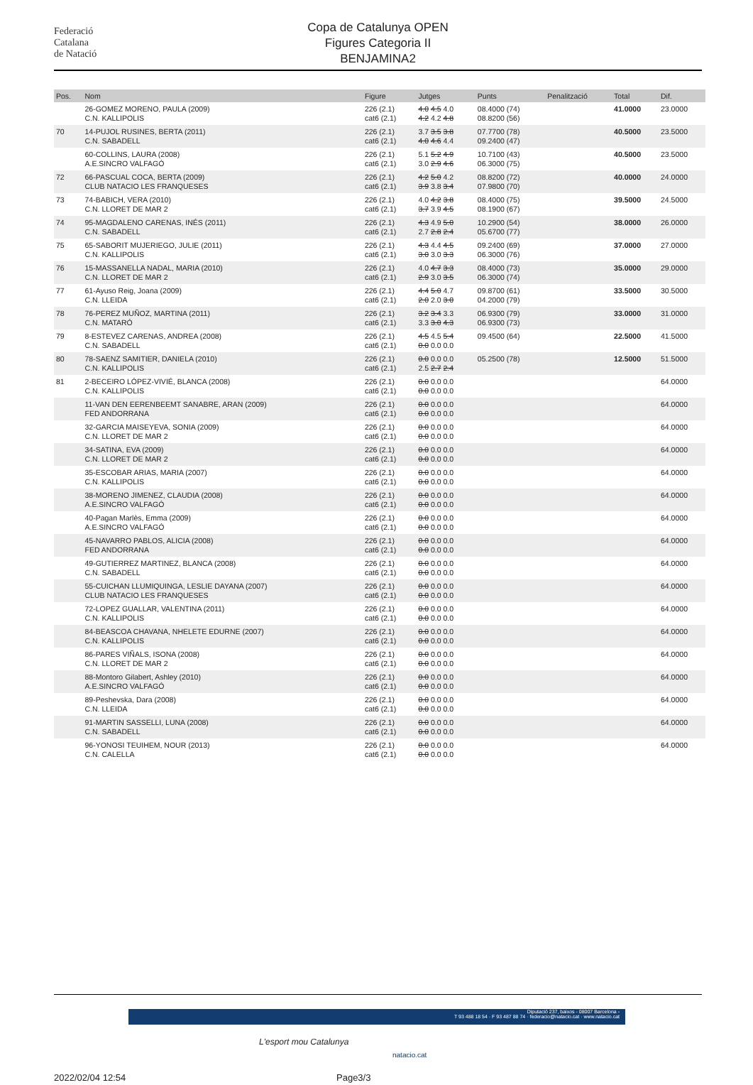Federació
Catalana
de Natació
Copa de Catalunya OPEN
Figures Categoria II
BENJAMINA2
| Pos. | Nom | Figure | Jutges | Punts | Penalització | Total | Dif. |
| --- | --- | --- | --- | --- | --- | --- | --- |
| | 26-GOMEZ MORENO, PAULA (2009) C.N. KALLIPOLIS | 226 (2.1) cat6 (2.1) | 4.0 4.5 4.0 4.2 4.2 4.8 | 08.4000 (74) 08.8200 (56) | | 41.0000 | 23.0000 |
| 70 | 14-PUJOL RUSINES, BERTA (2011) C.N. SABADELL | 226 (2.1) cat6 (2.1) | 3.7 3.5 3.8 4.0 4.6 4.4 | 07.7700 (78) 09.2400 (47) | | 40.5000 | 23.5000 |
| | 60-COLLINS, LAURA (2008) A.E.SINCRO VALFAGÓ | 226 (2.1) cat6 (2.1) | 5.1 5.2 4.9 3.0 2.9 4.6 | 10.7100 (43) 06.3000 (75) | | 40.5000 | 23.5000 |
| 72 | 66-PASCUAL COCA, BERTA (2009) CLUB NATACIO LES FRANQUESES | 226 (2.1) cat6 (2.1) | 4.2 5.0 4.2 3.9 3.8 3.4 | 08.8200 (72) 07.9800 (70) | | 40.0000 | 24.0000 |
| 73 | 74-BABICH, VERA (2010) C.N. LLORET DE MAR 2 | 226 (2.1) cat6 (2.1) | 4.0 4.2 3.8 3.7 3.9 4.5 | 08.4000 (75) 08.1900 (67) | | 39.5000 | 24.5000 |
| 74 | 95-MAGDALENO CARENAS, INÉS (2011) C.N. SABADELL | 226 (2.1) cat6 (2.1) | 4.3 4.9 5.0 2.7 2.8 2.4 | 10.2900 (54) 05.6700 (77) | | 38.0000 | 26.0000 |
| 75 | 65-SABORIT MUJERIEGO, JULIE (2011) C.N. KALLIPOLIS | 226 (2.1) cat6 (2.1) | 4.3 4.4 4.5 3.0 3.0 3.3 | 09.2400 (69) 06.3000 (76) | | 37.0000 | 27.0000 |
| 76 | 15-MASSANELLA NADAL, MARIA (2010) C.N. LLORET DE MAR 2 | 226 (2.1) cat6 (2.1) | 4.0 4.7 3.3 2.9 3.0 3.5 | 08.4000 (73) 06.3000 (74) | | 35.0000 | 29.0000 |
| 77 | 61-Ayuso Reig, Joana (2009) C.N. LLEIDA | 226 (2.1) cat6 (2.1) | 4.4 5.0 4.7 2.0 2.0 3.0 | 09.8700 (61) 04.2000 (79) | | 33.5000 | 30.5000 |
| 78 | 76-PEREZ MUÑOZ, MARTINA (2011) C.N. MATARÓ | 226 (2.1) cat6 (2.1) | 3.2 3.4 3.3 3.3 3.0 4.3 | 06.9300 (79) 06.9300 (73) | | 33.0000 | 31.0000 |
| 79 | 8-ESTEVEZ CARENAS, ANDREA (2008) C.N. SABADELL | 226 (2.1) cat6 (2.1) | 4.5 4.5 5.4 0.0 0.0 0.0 | 09.4500 (64) | | 22.5000 | 41.5000 |
| 80 | 78-SAENZ SAMITIER, DANIELA (2010) C.N. KALLIPOLIS | 226 (2.1) cat6 (2.1) | 0.0 0.0 0.0 2.5 2.7 2.4 | 05.2500 (78) | | 12.5000 | 51.5000 |
| 81 | 2-BECEIRO LÓPEZ-VIVIÉ, BLANCA (2008) C.N. KALLIPOLIS | 226 (2.1) cat6 (2.1) | 0.0 0.0 0.0 0.0 0.0 0.0 | | | | 64.0000 |
| | 11-VAN DEN EERENBEEMT SANABRE, ARAN (2009) FED ANDORRANA | 226 (2.1) cat6 (2.1) | 0.0 0.0 0.0 0.0 0.0 0.0 | | | | 64.0000 |
| | 32-GARCIA MAISEYEVA, SONIA (2009) C.N. LLORET DE MAR 2 | 226 (2.1) cat6 (2.1) | 0.0 0.0 0.0 0.0 0.0 0.0 | | | | 64.0000 |
| | 34-SATINA, EVA (2009) C.N. LLORET DE MAR 2 | 226 (2.1) cat6 (2.1) | 0.0 0.0 0.0 0.0 0.0 0.0 | | | | 64.0000 |
| | 35-ESCOBAR ARIAS, MARIA (2007) C.N. KALLIPOLIS | 226 (2.1) cat6 (2.1) | 0.0 0.0 0.0 0.0 0.0 0.0 | | | | 64.0000 |
| | 38-MORENO JIMENEZ, CLAUDIA (2008) A.E.SINCRO VALFAGÓ | 226 (2.1) cat6 (2.1) | 0.0 0.0 0.0 0.0 0.0 0.0 | | | | 64.0000 |
| | 40-Pagan Marlès, Emma (2009) A.E.SINCRO VALFAGÓ | 226 (2.1) cat6 (2.1) | 0.0 0.0 0.0 0.0 0.0 0.0 | | | | 64.0000 |
| | 45-NAVARRO PABLOS, ALICIA (2008) FED ANDORRANA | 226 (2.1) cat6 (2.1) | 0.0 0.0 0.0 0.0 0.0 0.0 | | | | 64.0000 |
| | 49-GUTIERREZ MARTINEZ, BLANCA (2008) C.N. SABADELL | 226 (2.1) cat6 (2.1) | 0.0 0.0 0.0 0.0 0.0 0.0 | | | | 64.0000 |
| | 55-CUICHAN LLUMIQUINGA, LESLIE DAYANA (2007) CLUB NATACIO LES FRANQUESES | 226 (2.1) cat6 (2.1) | 0.0 0.0 0.0 0.0 0.0 0.0 | | | | 64.0000 |
| | 72-LOPEZ GUALLAR, VALENTINA (2011) C.N. KALLIPOLIS | 226 (2.1) cat6 (2.1) | 0.0 0.0 0.0 0.0 0.0 0.0 | | | | 64.0000 |
| | 84-BEASCOA CHAVANA, NHELETE EDURNE (2007) C.N. KALLIPOLIS | 226 (2.1) cat6 (2.1) | 0.0 0.0 0.0 0.0 0.0 0.0 | | | | 64.0000 |
| | 86-PARES VIÑALS, ISONA (2008) C.N. LLORET DE MAR 2 | 226 (2.1) cat6 (2.1) | 0.0 0.0 0.0 0.0 0.0 0.0 | | | | 64.0000 |
| | 88-Montoro Gilabert, Ashley (2010) A.E.SINCRO VALFAGÓ | 226 (2.1) cat6 (2.1) | 0.0 0.0 0.0 0.0 0.0 0.0 | | | | 64.0000 |
| | 89-Peshevska, Dara (2008) C.N. LLEIDA | 226 (2.1) cat6 (2.1) | 0.0 0.0 0.0 0.0 0.0 0.0 | | | | 64.0000 |
| | 91-MARTIN SASSELLI, LUNA (2008) C.N. SABADELL | 226 (2.1) cat6 (2.1) | 0.0 0.0 0.0 0.0 0.0 0.0 | | | | 64.0000 |
| | 96-YONOSI TEUIHEM, NOUR (2013) C.N. CALELLA | 226 (2.1) cat6 (2.1) | 0.0 0.0 0.0 0.0 0.0 0.0 | | | | 64.0000 |
Diputació 237, baixos - 08007 Barcelona -
T 93 488 18 54 · F 93 487 88 74 · federacio@natacio.cat · www.natacio.cat
L'esport mou Catalunya
natacio.cat
2022/02/04 12:54 Page3/3